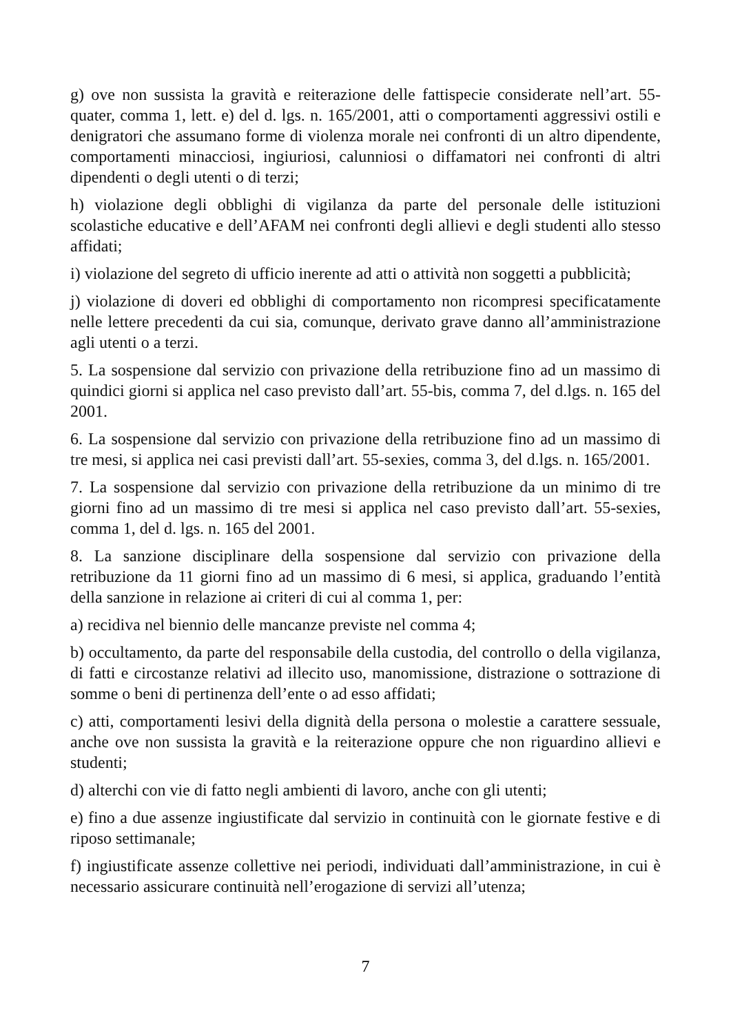g) ove non sussista la gravità e reiterazione delle fattispecie considerate nell’art. 55-quater, comma 1, lett. e) del d. lgs. n. 165/2001, atti o comportamenti aggressivi ostili e denigratori che assumano forme di violenza morale nei confronti di un altro dipendente, comportamenti minacciosi, ingiuriosi, calunniosi o diffamatori nei confronti di altri dipendenti o degli utenti o di terzi;
h) violazione degli obblighi di vigilanza da parte del personale delle istituzioni scolastiche educative e dell’AFAM nei confronti degli allievi e degli studenti allo stesso affidati;
i) violazione del segreto di ufficio inerente ad atti o attività non soggetti a pubblicità;
j) violazione di doveri ed obblighi di comportamento non ricompresi specificatamente nelle lettere precedenti da cui sia, comunque, derivato grave danno all’amministrazione agli utenti o a terzi.
5. La sospensione dal servizio con privazione della retribuzione fino ad un massimo di quindici giorni si applica nel caso previsto dall’art. 55-bis, comma 7, del d.lgs. n. 165 del 2001.
6. La sospensione dal servizio con privazione della retribuzione fino ad un massimo di tre mesi, si applica nei casi previsti dall’art. 55-sexies, comma 3, del d.lgs. n. 165/2001.
7. La sospensione dal servizio con privazione della retribuzione da un minimo di tre giorni fino ad un massimo di tre mesi si applica nel caso previsto dall’art. 55-sexies, comma 1, del d. lgs. n. 165 del 2001.
8. La sanzione disciplinare della sospensione dal servizio con privazione della retribuzione da 11 giorni fino ad un massimo di 6 mesi, si applica, graduando l’entità della sanzione in relazione ai criteri di cui al comma 1, per:
a) recidiva nel biennio delle mancanze previste nel comma 4;
b) occultamento, da parte del responsabile della custodia, del controllo o della vigilanza, di fatti e circostanze relativi ad illecito uso, manomissione, distrazione o sottrazione di somme o beni di pertinenza dell’ente o ad esso affidati;
c) atti, comportamenti lesivi della dignità della persona o molestie a carattere sessuale, anche ove non sussista la gravità e la reiterazione oppure che non riguardino allievi e studenti;
d) alterchi con vie di fatto negli ambienti di lavoro, anche con gli utenti;
e) fino a due assenze ingiustificate dal servizio in continuità con le giornate festive e di riposo settimanale;
f) ingiustificate assenze collettive nei periodi, individuati dall’amministrazione, in cui è necessario assicurare continuità nell’erogazione di servizi all’utenza;
7